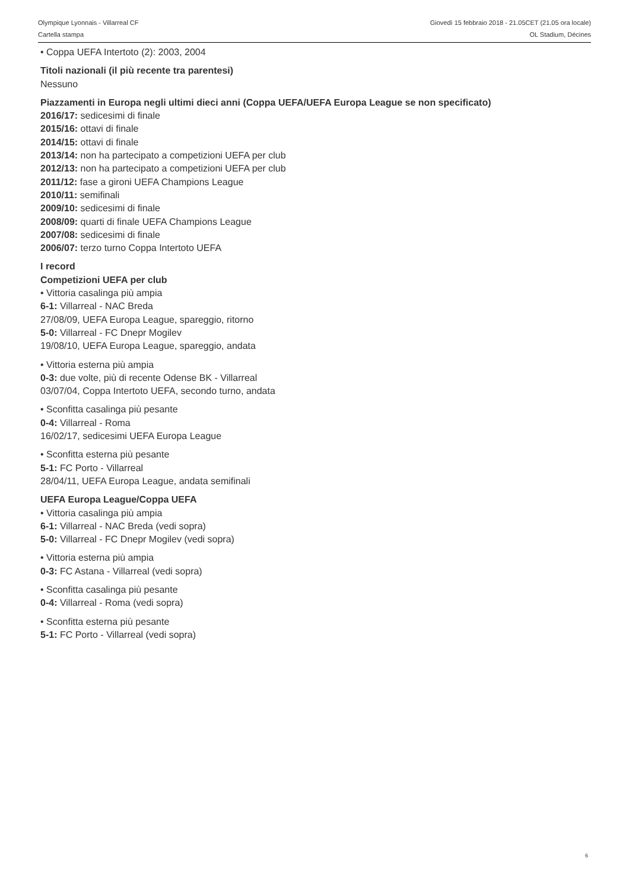Olympique Lyonnais - Villarreal CF
Cartella stampa
Giovedì 15 febbraio 2018 - 21.05CET (21.05 ora locale)
OL Stadium, Décines
• Coppa UEFA Intertoto (2): 2003, 2004
Titoli nazionali (il più recente tra parentesi)
Nessuno
Piazzamenti in Europa negli ultimi dieci anni (Coppa UEFA/UEFA Europa League se non specificato)
2016/17: sedicesimi di finale
2015/16: ottavi di finale
2014/15: ottavi di finale
2013/14: non ha partecipato a competizioni UEFA per club
2012/13: non ha partecipato a competizioni UEFA per club
2011/12: fase a gironi UEFA Champions League
2010/11: semifinali
2009/10: sedicesimi di finale
2008/09: quarti di finale UEFA Champions League
2007/08: sedicesimi di finale
2006/07: terzo turno Coppa Intertoto UEFA
I record
Competizioni UEFA per club
• Vittoria casalinga più ampia
6-1: Villarreal - NAC Breda
27/08/09, UEFA Europa League, spareggio, ritorno
5-0: Villarreal - FC Dnepr Mogilev
19/08/10, UEFA Europa League, spareggio, andata
• Vittoria esterna più ampia
0-3: due volte, più di recente Odense BK - Villarreal
03/07/04, Coppa Intertoto UEFA, secondo turno, andata
• Sconfitta casalinga più pesante
0-4: Villarreal - Roma
16/02/17, sedicesimi UEFA Europa League
• Sconfitta esterna più pesante
5-1: FC Porto - Villarreal
28/04/11, UEFA Europa League, andata semifinali
UEFA Europa League/Coppa UEFA
• Vittoria casalinga più ampia
6-1: Villarreal - NAC Breda (vedi sopra)
5-0: Villarreal - FC Dnepr Mogilev (vedi sopra)
• Vittoria esterna più ampia
0-3: FC Astana - Villarreal (vedi sopra)
• Sconfitta casalinga più pesante
0-4: Villarreal - Roma (vedi sopra)
• Sconfitta esterna più pesante
5-1: FC Porto - Villarreal (vedi sopra)
6